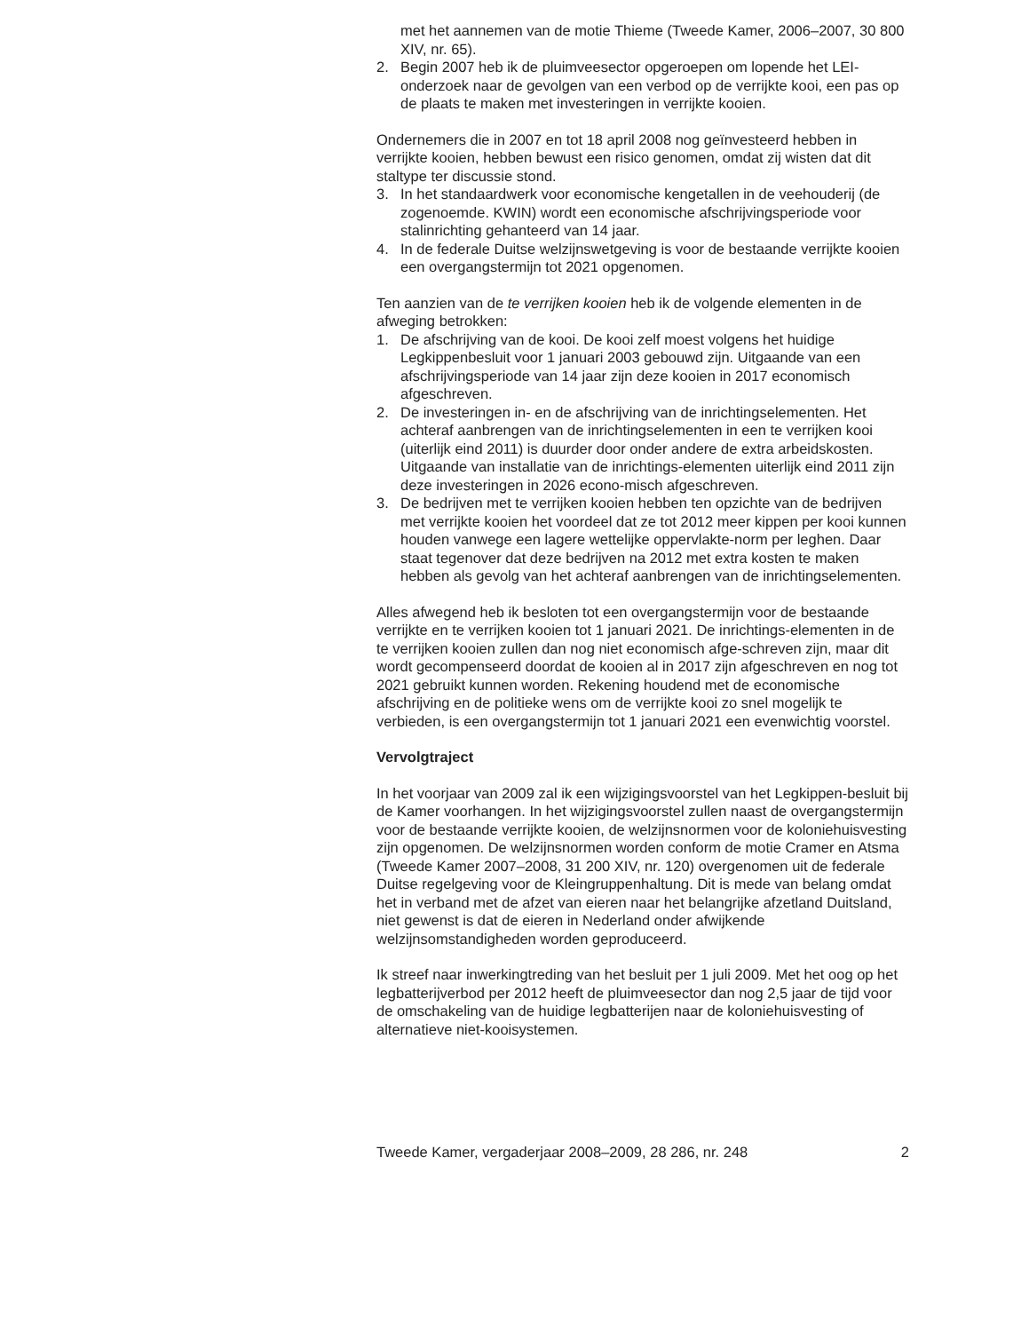met het aannemen van de motie Thieme (Tweede Kamer, 2006–2007, 30 800 XIV, nr. 65).
2. Begin 2007 heb ik de pluimveesector opgeroepen om lopende het LEI-onderzoek naar de gevolgen van een verbod op de verrijkte kooi, een pas op de plaats te maken met investeringen in verrijkte kooien.
Ondernemers die in 2007 en tot 18 april 2008 nog geïnvesteerd hebben in verrijkte kooien, hebben bewust een risico genomen, omdat zij wisten dat dit staltype ter discussie stond.
3. In het standaardwerk voor economische kengetallen in de veehouderij (de zogenoemde. KWIN) wordt een economische afschrijvingsperiode voor stalinrichting gehanteerd van 14 jaar.
4. In de federale Duitse welzijnswetgeving is voor de bestaande verrijkte kooien een overgangstermijn tot 2021 opgenomen.
Ten aanzien van de te verrijken kooien heb ik de volgende elementen in de afweging betrokken:
1. De afschrijving van de kooi. De kooi zelf moest volgens het huidige Legkippenbesluit voor 1 januari 2003 gebouwd zijn. Uitgaande van een afschrijvingsperiode van 14 jaar zijn deze kooien in 2017 economisch afgeschreven.
2. De investeringen in- en de afschrijving van de inrichtingselementen. Het achteraf aanbrengen van de inrichtingselementen in een te verrijken kooi (uiterlijk eind 2011) is duurder door onder andere de extra arbeidskosten. Uitgaande van installatie van de inrichtings-elementen uiterlijk eind 2011 zijn deze investeringen in 2026 econo-misch afgeschreven.
3. De bedrijven met te verrijken kooien hebben ten opzichte van de bedrijven met verrijkte kooien het voordeel dat ze tot 2012 meer kippen per kooi kunnen houden vanwege een lagere wettelijke oppervlakte-norm per leghen. Daar staat tegenover dat deze bedrijven na 2012 met extra kosten te maken hebben als gevolg van het achteraf aanbrengen van de inrichtingselementen.
Alles afwegend heb ik besloten tot een overgangstermijn voor de bestaande verrijkte en te verrijken kooien tot 1 januari 2021. De inrichtings-elementen in de te verrijken kooien zullen dan nog niet economisch afge-schreven zijn, maar dit wordt gecompenseerd doordat de kooien al in 2017 zijn afgeschreven en nog tot 2021 gebruikt kunnen worden. Rekening houdend met de economische afschrijving en de politieke wens om de verrijkte kooi zo snel mogelijk te verbieden, is een overgangstermijn tot 1 januari 2021 een evenwichtig voorstel.
Vervolgtraject
In het voorjaar van 2009 zal ik een wijzigingsvoorstel van het Legkippen-besluit bij de Kamer voorhangen. In het wijzigingsvoorstel zullen naast de overgangstermijn voor de bestaande verrijkte kooien, de welzijnsnormen voor de koloniehuisvesting zijn opgenomen. De welzijnsnormen worden conform de motie Cramer en Atsma (Tweede Kamer 2007–2008, 31 200 XIV, nr. 120) overgenomen uit de federale Duitse regelgeving voor de Kleingruppenhaltung. Dit is mede van belang omdat het in verband met de afzet van eieren naar het belangrijke afzetland Duitsland, niet gewenst is dat de eieren in Nederland onder afwijkende welzijnsomstandigheden worden geproduceerd.
Ik streef naar inwerkingtreding van het besluit per 1 juli 2009. Met het oog op het legbatterijverbod per 2012 heeft de pluimveesector dan nog 2,5 jaar de tijd voor de omschakeling van de huidige legbatterijen naar de koloniehuisvesting of alternatieve niet-kooisystemen.
Tweede Kamer, vergaderjaar 2008–2009, 28 286, nr. 248 2